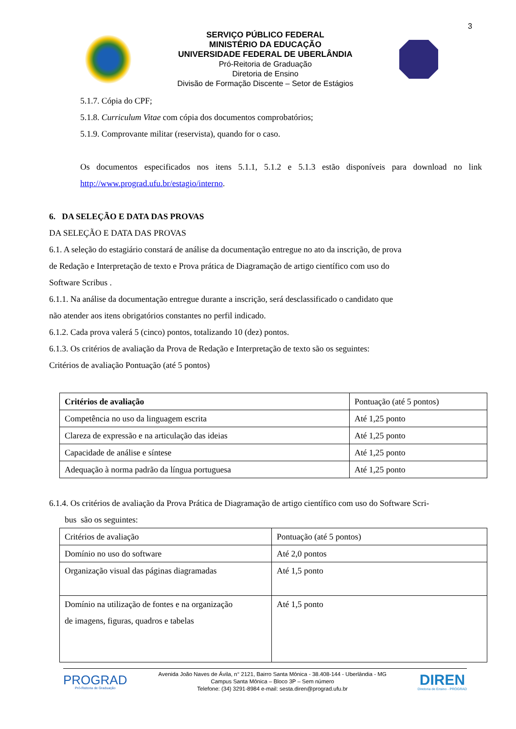3
SERVIÇO PÚBLICO FEDERAL
MINISTÉRIO DA EDUCAÇÃO
UNIVERSIDADE FEDERAL DE UBERLÂNDIA
Pró-Reitoria de Graduação
Diretoria de Ensino
Divisão de Formação Discente – Setor de Estágios
5.1.7. Cópia do CPF;
5.1.8. Curriculum Vitae com cópia dos documentos comprobatórios;
5.1.9. Comprovante militar (reservista), quando for o caso.
Os documentos especificados nos itens 5.1.1, 5.1.2 e 5.1.3 estão disponíveis para download no link http://www.prograd.ufu.br/estagio/interno.
6. DA SELEÇÃO E DATA DAS PROVAS
DA SELEÇÃO E DATA DAS PROVAS
6.1. A seleção do estagiário constará de análise da documentação entregue no ato da inscrição, de prova
de Redação e Interpretação de texto e Prova prática de Diagramação de artigo científico com uso do
Software Scribus .
6.1.1. Na análise da documentação entregue durante a inscrição, será desclassificado o candidato que
não atender aos itens obrigatórios constantes no perfil indicado.
6.1.2. Cada prova valerá 5 (cinco) pontos, totalizando 10 (dez) pontos.
6.1.3. Os critérios de avaliação da Prova de Redação e Interpretação de texto são os seguintes:
Critérios de avaliação Pontuação (até 5 pontos)
| Critérios de avaliação | Pontuação (até 5 pontos) |
| --- | --- |
| Competência no uso da linguagem escrita | Até 1,25 ponto |
| Clareza de expressão e na articulação das ideias | Até 1,25 ponto |
| Capacidade de análise e síntese | Até 1,25 ponto |
| Adequação à norma padrão da língua portuguesa | Até 1,25 ponto |
6.1.4. Os critérios de avaliação da Prova Prática de Diagramação de artigo científico com uso do Software Scri-
bus são os seguintes:
| Critérios de avaliação | Pontuação (até 5 pontos) |
| --- | --- |
| Domínio no uso do software | Até 2,0 pontos |
| Organização visual das páginas diagramadas | Até 1,5 ponto |
| Domínio na utilização de fontes e na organização de imagens, figuras, quadros e tabelas | Até 1,5 ponto |
PROGRAD
Pró-Reitoria de Graduação
Avenida João Naves de Ávila, n° 2121, Bairro Santa Mônica - 38.408-144 - Uberlândia - MG
Campus Santa Mônica – Bloco 3P – Sem número
Telefone: (34) 3291-8984 e-mail: sesta.diren@prograd.ufu.br
DIREN
Diretoria de Ensino - PROGRAD